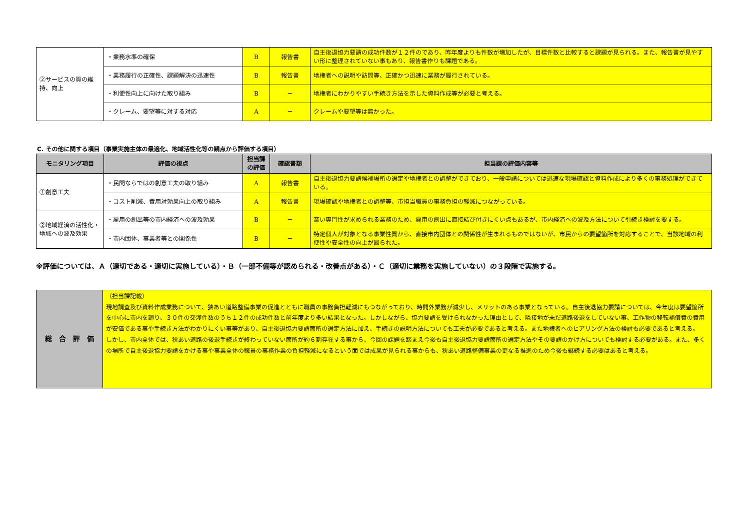| ②サービスの質の維持、向上 | ・業務水準の確保 | B | 報告書 | 自主後退協力要請の成功件数が１２件のであり、昨年度よりも件数が増加したが、目標件数と比較すると課題が見られる。また、報告書が見やすい形に整理されていない事もあり、報告書作りも課題である。 |
| | ・業務履行の正確性、課題解決の迅速性 | B | 報告書 | 地権者への説明や訪問等、正確かつ迅速に業務が履行されている。 |
| | ・利便性向上に向けた取り組み | B | － | 地権者にわかりやすい手続き方法を示した資料作成等が必要と考える。 |
| | ・クレーム、要望等に対する対応 | A | － | クレームや要望等は無かった。 |
C. その他に関する項目（事業実施主体の最適化、地域活性化等の観点から評価する項目）
| モニタリング項目 | 評価の視点 | 担当課の評価 | 確認書類 | 担当課の評価内容等 |
| --- | --- | --- | --- | --- |
| ①創意工夫 | ・民間ならではの創意工夫の取り組み | A | 報告書 | 自主後退協力要請候補場所の選定や地権者との調整ができており、一般申請については迅速な現場確認と資料作成により多くの事務処理ができている。 |
| | ・コスト削減、費用対効果向上の取り組み | A | 報告書 | 現場確認や地権者との調整等、市担当職員の事務負担の軽減につながっている。 |
| ②地域経済の活性化・地域への波及効果 | ・雇用の創出等の市内経済への波及効果 | B | － | 高い専門性が求められる業務のため、雇用の創出に直接結び付きにくい点もあるが、市内経済への波及方法について引続き検討を要する。 |
| | ・市内団体、事業者等との関係性 | B | － | 特定個人が対象となる事業性質から、直接市内団体との関係性が生まれるものではないが、市民からの要望箇所を対応することで、当該地域の利便性や安全性の向上が図られた。 |
※評価については、Ａ（適切である・適切に実施している）・Ｂ（一部不備等が認められる・改善点がある）・Ｃ（適切に業務を実施していない）の３段階で実施する。
| 総 合 評 価 | （担当課記載） 現地調査及び資料作成業務について、狭あい道路整備事業の促進とともに職員の事務負担軽減にもつながっており、時間外業務が減少し、メリットのある事業となっている。自主後退協力要請については、今年度は要望箇所を中心に市内を廻り、３０件の交渉件数のうち１２件の成功件数と前年度より多い結果となった。しかしながら、協力要請を受けられなかった理由として、隣接地が未だ道路後退をしていない事、工作物の移転補償費の費用が安価である事や手続き方法がわかりにくい事等があり、自主後退協力要請箇所の選定方法に加え、手続きの説明方法についても工夫が必要であると考える。また地権者へのヒアリング方法の検討も必要であると考える。 しかし、市内全体では、狭あい道路の後退手続きが終わっていない箇所が約６割存在する事から、今回の課題を踏まえ今後も自主後退協力要請箇所の選定方法やその要請のかけ方についても検討する必要がある。また、多くの場所で自主後退協力要請をかける事や事業全体の職員の事務作業の負担軽減になるという面では成果が見られる事からも、狭あい道路整備事業の更なる推進のため今後も継続する必要はあると考える。 |